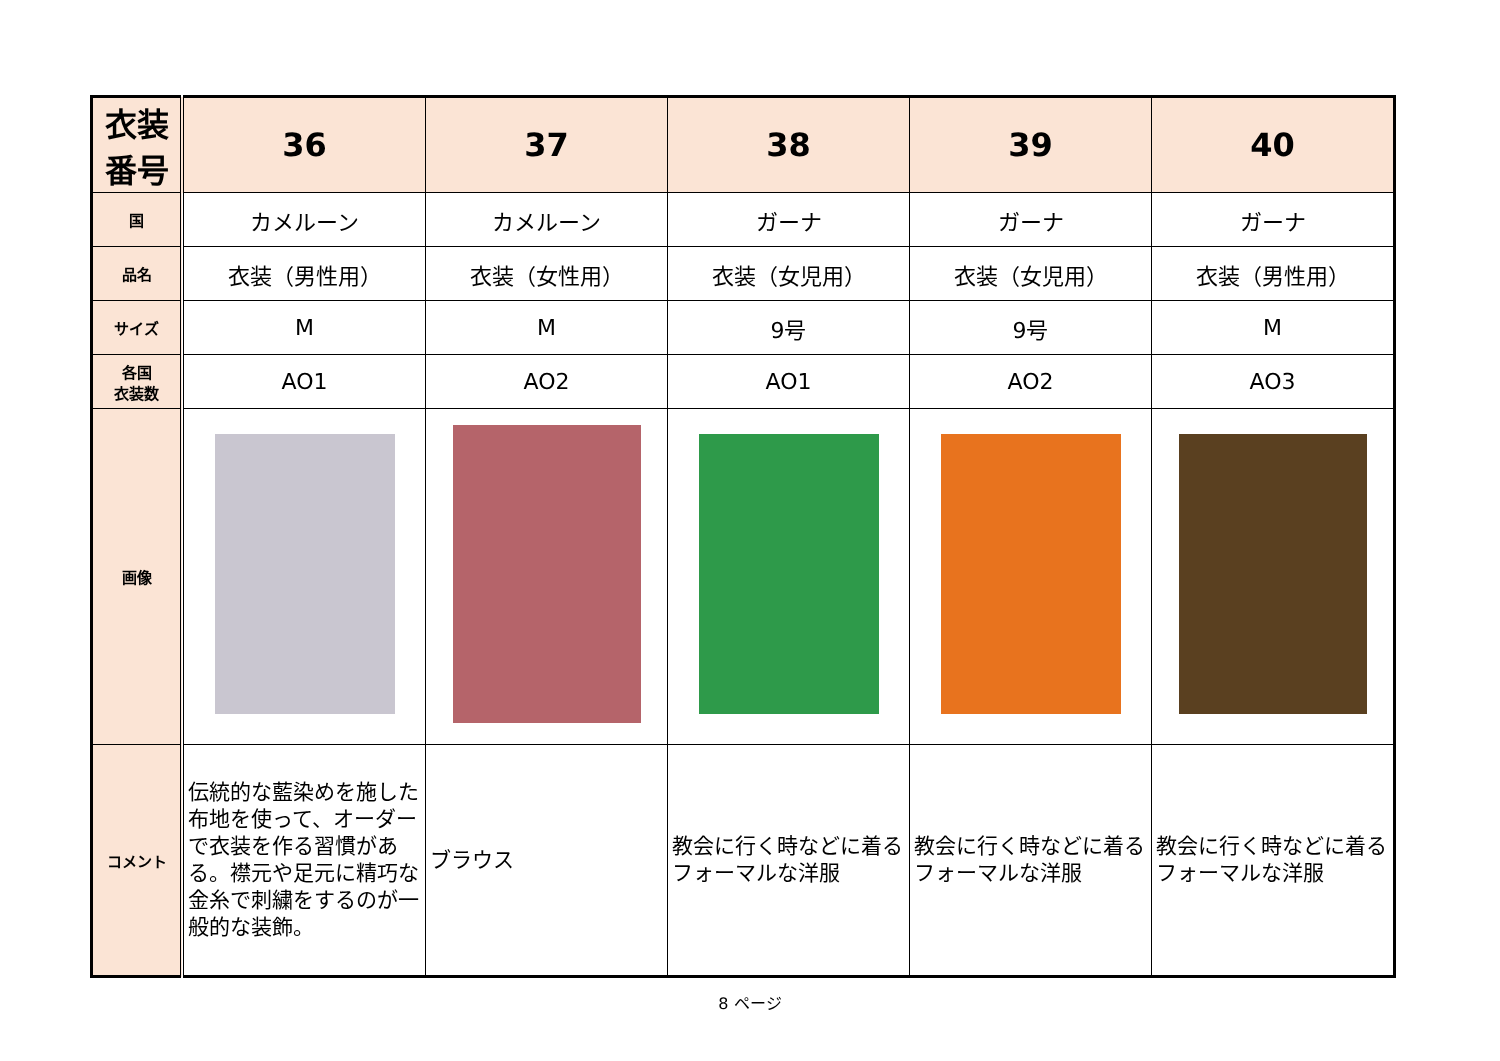| 衣装番号 | 36 | 37 | 38 | 39 | 40 |
| --- | --- | --- | --- | --- | --- |
| 国 | カメルーン | カメルーン | ガーナ | ガーナ | ガーナ |
| 品名 | 衣装（男性用） | 衣装（女性用） | 衣装（女児用） | 衣装（女児用） | 衣装（男性用） |
| サイズ | M | M | 9号 | 9号 | M |
| 各国 衣装数 | AO1 | AO2 | AO1 | AO2 | AO3 |
| 画像 | | | | | |
| コメント | 伝統的な藍染めを施した布地を使って、オーダーで衣装を作る習慣がある。襟元や足元に精巧な金糸で刺繍をするのが一般的な装飾。 | ブラウス | 教会に行く時などに着るフォーマルな洋服 | 教会に行く時などに着るフォーマルな洋服 | 教会に行く時などに着るフォーマルな洋服 |
8 ページ